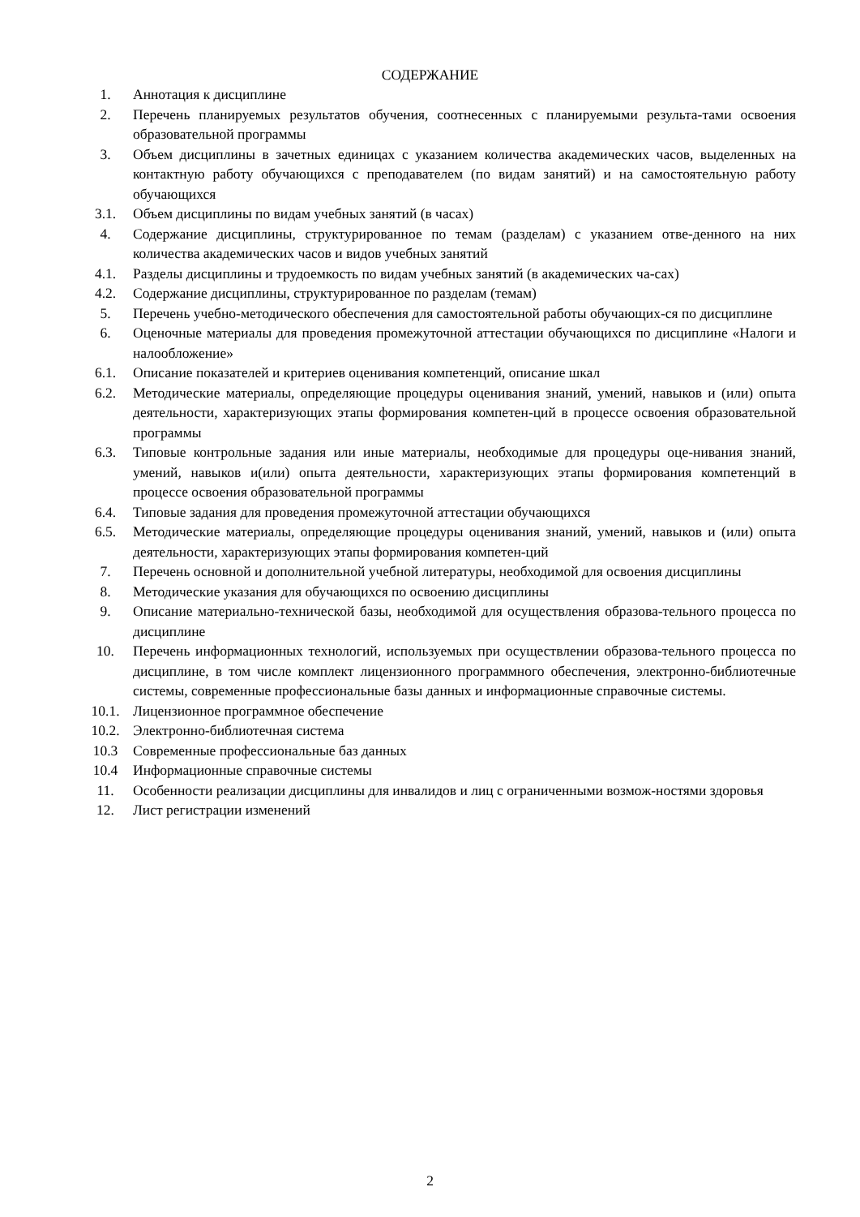СОДЕРЖАНИЕ
1. Аннотация к дисциплине
2. Перечень планируемых результатов обучения, соотнесенных с планируемыми результа-тами освоения образовательной программы
3. Объем дисциплины в зачетных единицах с указанием количества академических часов, выделенных на контактную работу обучающихся с преподавателем (по видам занятий) и на самостоятельную работу обучающихся
3.1. Объем дисциплины по видам учебных занятий (в часах)
4. Содержание дисциплины, структурированное по темам (разделам) с указанием отве-денного на них количества академических часов и видов учебных занятий
4.1. Разделы дисциплины и трудоемкость по видам учебных занятий (в академических ча-сах)
4.2. Содержание дисциплины, структурированное по разделам (темам)
5. Перечень учебно-методического обеспечения для самостоятельной работы обучающих-ся по дисциплине
6. Оценочные материалы для проведения промежуточной аттестации обучающихся по дисциплине «Налоги и налообложение»
6.1. Описание показателей и критериев оценивания компетенций, описание шкал
6.2. Методические материалы, определяющие процедуры оценивания знаний, умений, навыков и (или) опыта деятельности, характеризующих этапы формирования компетен-ций в процессе освоения образовательной программы
6.3. Типовые контрольные задания или иные материалы, необходимые для процедуры оце-нивания знаний, умений, навыков и(или) опыта деятельности, характеризующих этапы формирования компетенций в процессе освоения образовательной программы
6.4. Типовые задания для проведения промежуточной аттестации обучающихся
6.5. Методические материалы, определяющие процедуры оценивания знаний, умений, навыков и (или) опыта деятельности, характеризующих этапы формирования компетен-ций
7. Перечень основной и дополнительной учебной литературы, необходимой для освоения дисциплины
8. Методические указания для обучающихся по освоению дисциплины
9. Описание материально-технической базы, необходимой для осуществления образова-тельного процесса по дисциплине
10. Перечень информационных технологий, используемых при осуществлении образова-тельного процесса по дисциплине, в том числе комплект лицензионного программного обеспечения, электронно-библиотечные системы, современные профессиональные базы данных и информационные справочные системы.
10.1. Лицензионное программное обеспечение
10.2. Электронно-библиотечная система
10.3 Современные профессиональные баз данных
10.4 Информационные справочные системы
11. Особенности реализации дисциплины для инвалидов и лиц с ограниченными возмож-ностями здоровья
12. Лист регистрации изменений
2